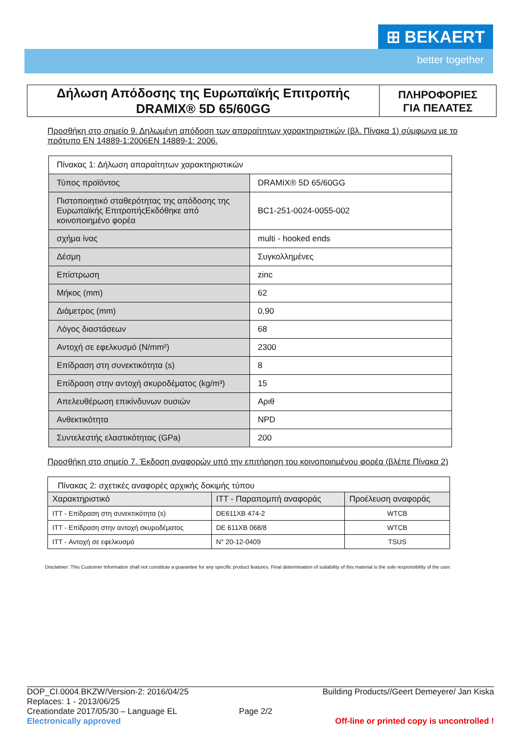⊞ BEKAERT
better together
Δήλωση Απόδοσης της Ευρωπαϊκής Επιτροπής
DRAMIX® 5D 65/60GG
ΠΛΗΡΟΦΟΡΙΕΣ
ΓΙΑ ΠΕΛΑΤΕΣ
Προσθήκη στο σημείο 9. Δηλωμένη απόδοση των απαραίτητων χαρακτηριστικών (βλ. Πίνακα 1) σύμφωνα με το πρότυπο EN 14889-1:2006EN 14889-1: 2006.
| Πίνακας 1: Δήλωση απαραίτητων χαρακτηριστικών | |
| Τύπος προϊόντος | DRAMIX® 5D 65/60GG |
| Πιστοποιητικό σταθερότητας της απόδοσης της Ευρωπαϊκής ΕπιτροπήςΕκδόθηκε από κοινοποιημένο φορέα | BC1-251-0024-0055-002 |
| σχήμα ίνας | multi - hooked ends |
| Δέσμη | Συγκολλημένες |
| Επίστρωση | zinc |
| Μήκος (mm) | 62 |
| Διάμετρος (mm) | 0,90 |
| Λόγος διαστάσεων | 68 |
| Αντοχή σε εφελκυσμό (N/mm²) | 2300 |
| Επίδραση στη συνεκτικότητα (s) | 8 |
| Επίδραση στην αντοχή σκυροδέματος (kg/m³) | 15 |
| Απελευθέρωση επικίνδυνων ουσιών | Αριθ |
| Ανθεκτικότητα | NPD |
| Συντελεστής ελαστικότητας (GPa) | 200 |
Προσθήκη στο σημείο 7. Έκδοση αναφορών υπό την επιτήρηση του κοινοποιημένου φορέα (βλέπε Πίνακα 2)
| Πίνακας 2: σχετικές αναφορές αρχικής δοκιμής τύπου | | |
| Χαρακτηριστικό | ITT - Παραπομπή αναφοράς | Προέλευση αναφοράς |
| ITT - Επίδραση στη συνεκτικότητα (s) | DE611XB 474-2 | WTCB |
| ITT - Επίδραση στην αντοχή σκυροδέματος | DE 611XB 068/8 | WTCB |
| ITT - Αντοχή σε εφελκυσμό | N° 20-12-0409 | TSUS |
Disclaimer: This Customer Information shall not constitute a guarantee for any specific product features. Final determination of suitability of this material is the sole responsibility of the user.
DOP_CI.0004.BKZW/Version-2: 2016/04/25
Replaces: 1 - 2013/06/25
Creationdate 2017/05/30 – Language EL
Electronically approved
Page 2/2
Building Products//Geert Demeyere/ Jan Kiska
Off-line or printed copy is uncontrolled !